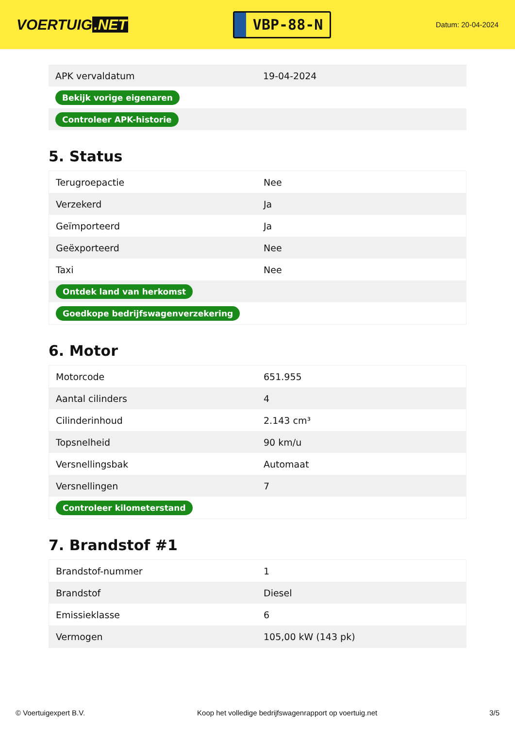VOERTUIG.NET
VBP-88-N
Datum: 20-04-2024
| APK vervaldatum | 19-04-2024 |
| Bekijk vorige eigenaren | |
| Controleer APK-historie | |
5. Status
| Terugroepactie | Nee |
| Verzekerd | Ja |
| Geïmporteerd | Ja |
| Geëxporteerd | Nee |
| Taxi | Nee |
| Ontdek land van herkomst | |
| Goedkope bedrijfswagenverzekering | |
6. Motor
| Motorcode | 651.955 |
| Aantal cilinders | 4 |
| Cilinderinhoud | 2.143 cm³ |
| Topsnelheid | 90 km/u |
| Versnellingsbak | Automaat |
| Versnellingen | 7 |
| Controleer kilometerstand | |
7. Brandstof #1
| Brandstof-nummer | 1 |
| Brandstof | Diesel |
| Emissieklasse | 6 |
| Vermogen | 105,00 kW (143 pk) |
© Voertuigexpert B.V. Koop het volledige bedrijfswagenrapport op voertuig.net 3/5